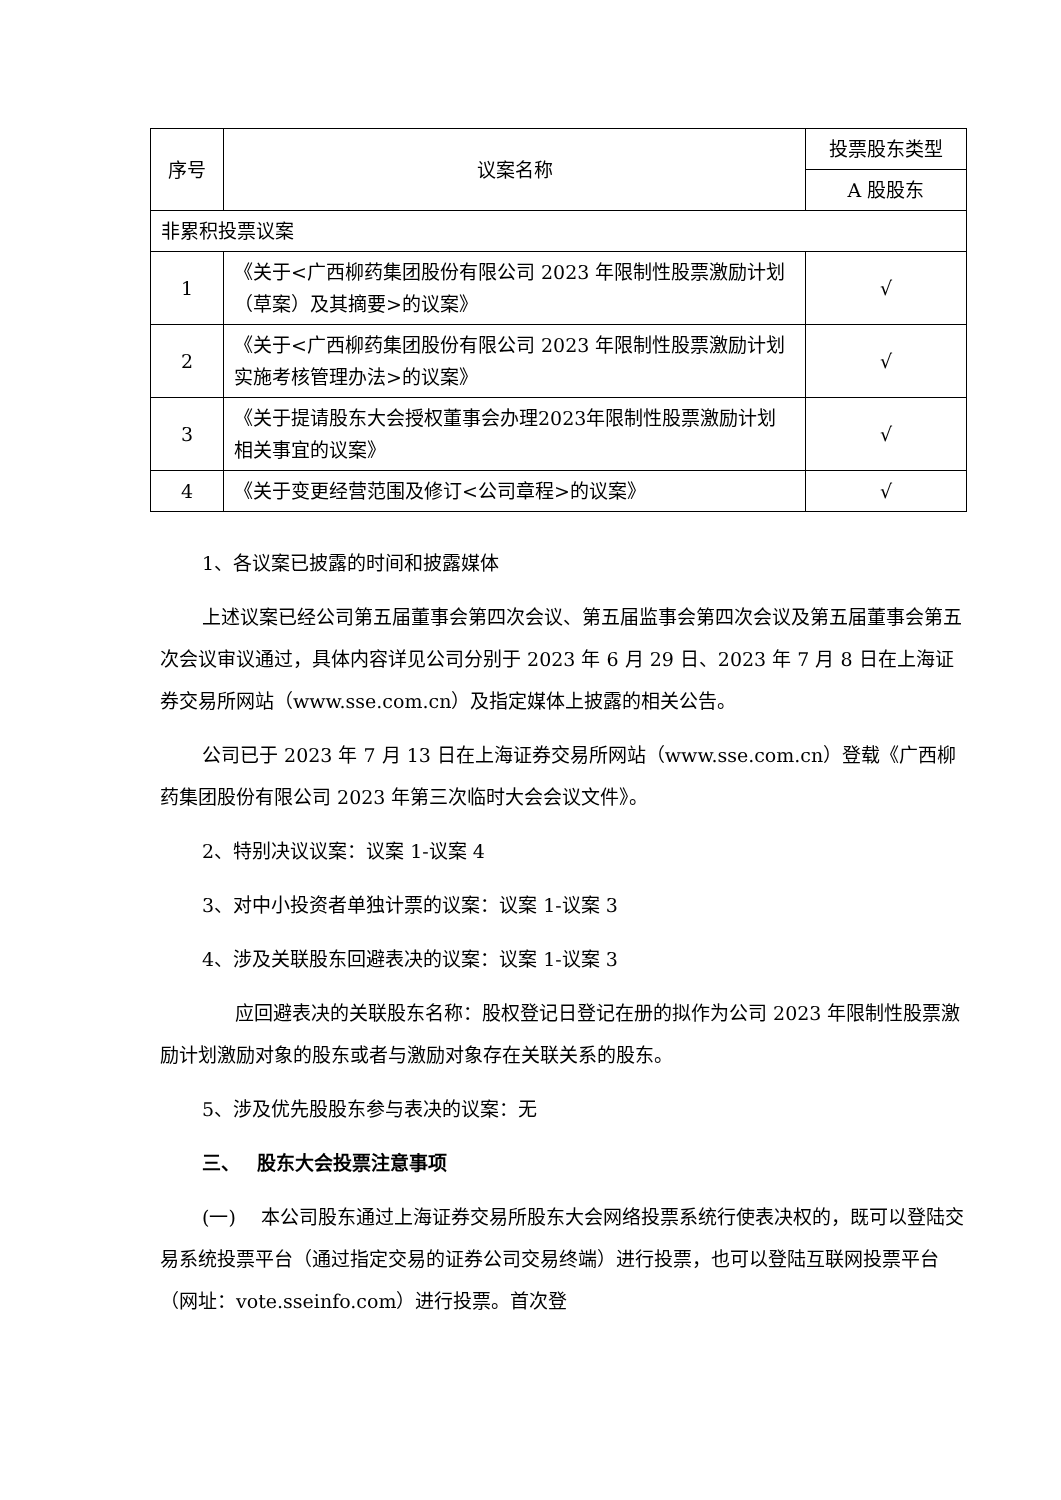| 序号 | 议案名称 | 投票股东类型 |
| --- | --- | --- |
| | | A 股股东 |
| 非累积投票议案 | | |
| 1 | 《关于<广西柳药集团股份有限公司 2023 年限制性股票激励计划（草案）及其摘要>的议案》 | √ |
| 2 | 《关于<广西柳药集团股份有限公司 2023 年限制性股票激励计划实施考核管理办法>的议案》 | √ |
| 3 | 《关于提请股东大会授权董事会办理2023年限制性股票激励计划相关事宜的议案》 | √ |
| 4 | 《关于变更经营范围及修订<公司章程>的议案》 | √ |
1、各议案已披露的时间和披露媒体
上述议案已经公司第五届董事会第四次会议、第五届监事会第四次会议及第五届董事会第五次会议审议通过，具体内容详见公司分别于 2023 年 6 月 29 日、2023 年 7 月 8 日在上海证券交易所网站（www.sse.com.cn）及指定媒体上披露的相关公告。
公司已于 2023 年 7 月 13 日在上海证券交易所网站（www.sse.com.cn）登载《广西柳药集团股份有限公司 2023 年第三次临时大会会议文件》。
2、特别决议议案：议案 1-议案 4
3、对中小投资者单独计票的议案：议案 1-议案 3
4、涉及关联股东回避表决的议案：议案 1-议案 3
应回避表决的关联股东名称：股权登记日登记在册的拟作为公司 2023 年限制性股票激励计划激励对象的股东或者与激励对象存在关联关系的股东。
5、涉及优先股股东参与表决的议案：无
三、　 股东大会投票注意事项
(一)　 本公司股东通过上海证券交易所股东大会网络投票系统行使表决权的，既可以登陆交易系统投票平台（通过指定交易的证券公司交易终端）进行投票，也可以登陆互联网投票平台（网址：vote.sseinfo.com）进行投票。首次登